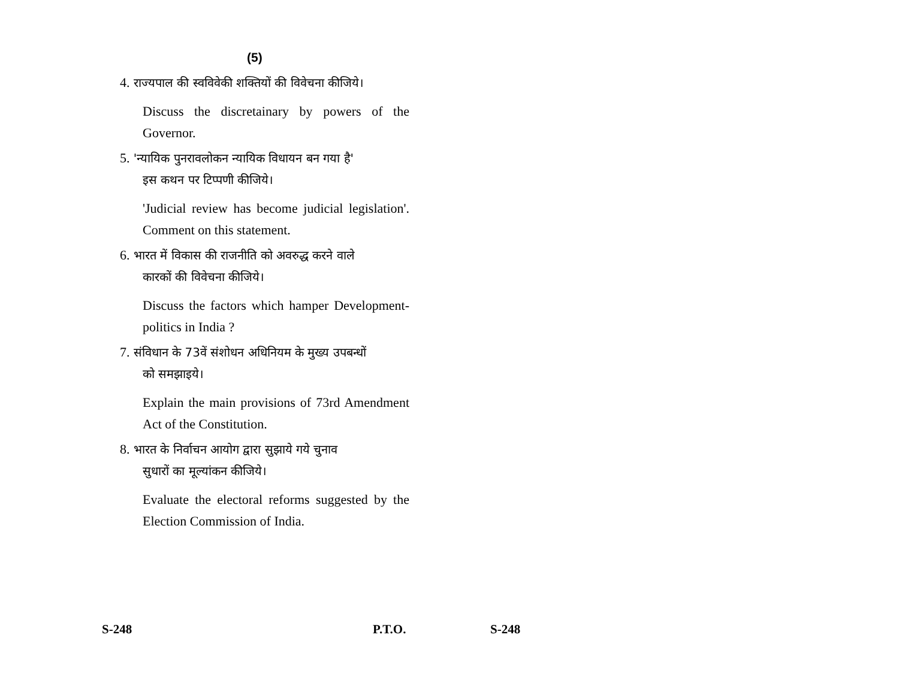(5)
4. राज्यपाल की स्वविवेकी शक्तियों की विवेचना कीजिये।
Discuss the discretainary by powers of the Governor.
5. 'न्यायिक पुनरावलोकन न्यायिक विधायन बन गया है'
इस कथन पर टिप्पणी कीजिये।
'Judicial review has become judicial legislation'. Comment on this statement.
6. भारत में विकास की राजनीति को अवरुद्ध करने वाले
कारकों की विवेचना कीजिये।
Discuss the factors which hamper Development-politics in India ?
7. संविधान के 73वें संशोधन अधिनियम के मुख्य उपबन्धों
को समझाइये।
Explain the main provisions of 73rd Amendment Act of the Constitution.
8. भारत के निर्वाचन आयोग द्वारा सुझाये गये चुनाव
सुधारों का मूल्यांकन कीजिये।
Evaluate the electoral reforms suggested by the Election Commission of India.
S-248 P.T.O. S-248